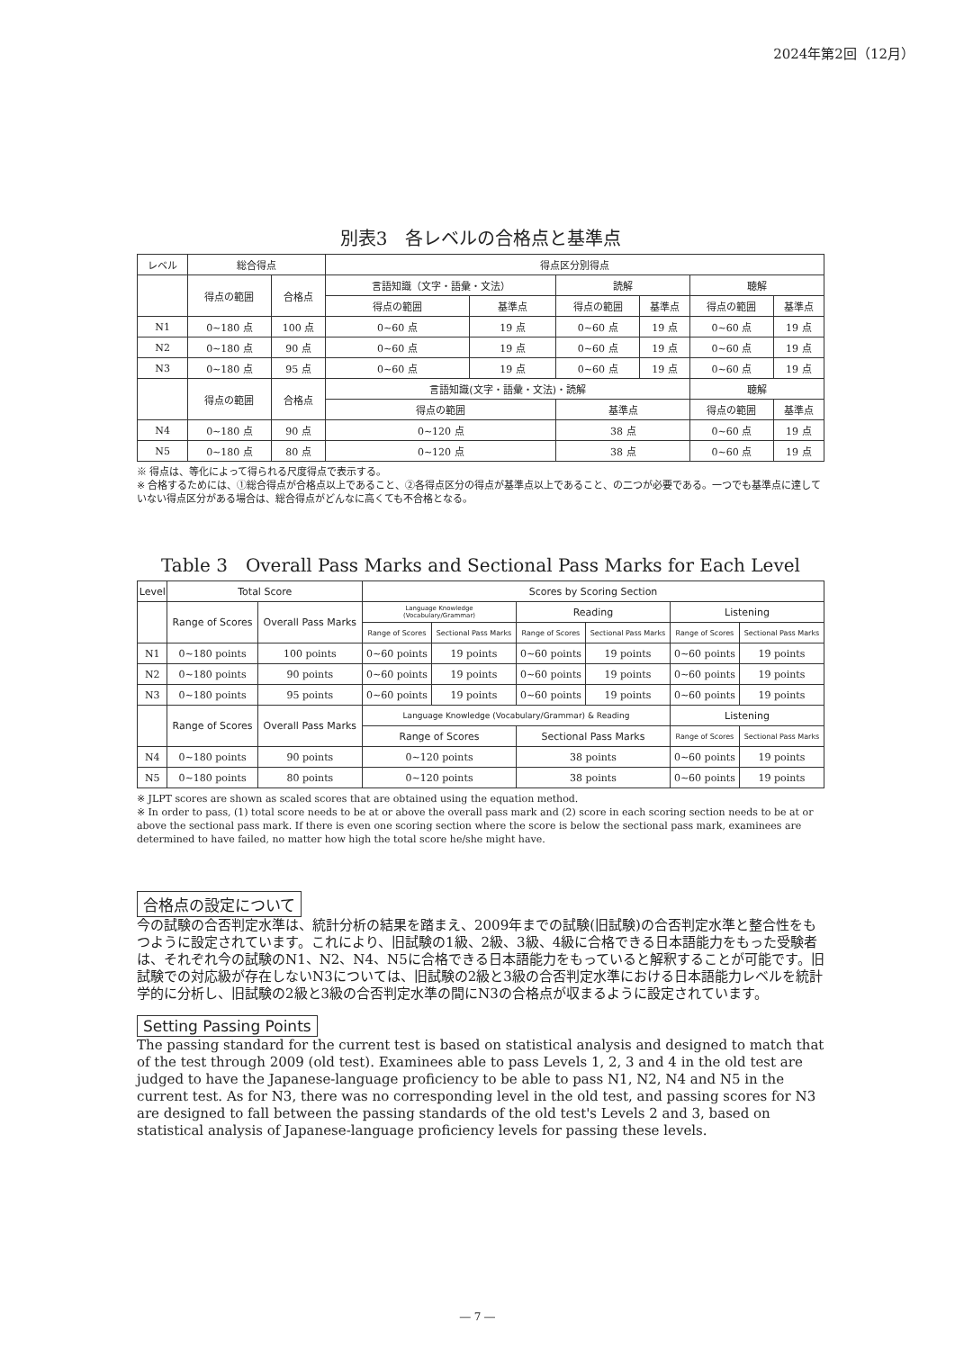2024年第2回（12月）
別表3　各レベルの合格点と基準点
| レベル | 総合得点 | | 得点区分別得点 | | | | | |
| --- | --- | --- | --- | --- | --- | --- | --- | --- |
| | 得点の範囲 | 合格点 | 言語知識（文字・語彙・文法） | | 読解 | | 聴解 | |
| | | | 得点の範囲 | 基準点 | 得点の範囲 | 基準点 | 得点の範囲 | 基準点 |
| N1 | 0~180 点 | 100 点 | 0~60 点 | 19 点 | 0~60 点 | 19 点 | 0~60 点 | 19 点 |
| N2 | 0~180 点 | 90 点 | 0~60 点 | 19 点 | 0~60 点 | 19 点 | 0~60 点 | 19 点 |
| N3 | 0~180 点 | 95 点 | 0~60 点 | 19 点 | 0~60 点 | 19 点 | 0~60 点 | 19 点 |
| | 得点の範囲 | 合格点 | 言語知識(文字・語彙・文法)・読解 | | | | 聴解 | |
| | | | 得点の範囲 | | 基準点 | | 得点の範囲 | 基準点 |
| N4 | 0~180 点 | 90 点 | 0~120 点 | | 38 点 | | 0~60 点 | 19 点 |
| N5 | 0~180 点 | 80 点 | 0~120 点 | | 38 点 | | 0~60 点 | 19 点 |
※ 得点は、等化によって得られる尺度得点で表示する。
※ 合格するためには、①総合得点が合格点以上であること、②各得点区分の得点が基準点以上であること、の二つが必要である。一つでも基準点に達していない得点区分がある場合は、総合得点がどんなに高くても不合格となる。
Table 3　Overall Pass Marks and Sectional Pass Marks for Each Level
| Level | Total Score | | Scores by Scoring Section | | | | | |
| --- | --- | --- | --- | --- | --- | --- | --- | --- |
| | Range of Scores | Overall Pass Marks | Language Knowledge (Vocabulary/Grammar) | | Reading | | Listening | |
| | | | Range of Scores | Sectional Pass Marks | Range of Scores | Sectional Pass Marks | Range of Scores | Sectional Pass Marks |
| N1 | 0~180 points | 100 points | 0~60 points | 19 points | 0~60 points | 19 points | 0~60 points | 19 points |
| N2 | 0~180 points | 90 points | 0~60 points | 19 points | 0~60 points | 19 points | 0~60 points | 19 points |
| N3 | 0~180 points | 95 points | 0~60 points | 19 points | 0~60 points | 19 points | 0~60 points | 19 points |
| | Range of Scores | Overall Pass Marks | Language Knowledge (Vocabulary/Grammar) & Reading | | | | Listening | |
| | | | Range of Scores | | Sectional Pass Marks | | Range of Scores | Sectional Pass Marks |
| N4 | 0~180 points | 90 points | 0~120 points | | 38 points | | 0~60 points | 19 points |
| N5 | 0~180 points | 80 points | 0~120 points | | 38 points | | 0~60 points | 19 points |
※ JLPT scores are shown as scaled scores that are obtained using the equation method.
※ In order to pass, (1) total score needs to be at or above the overall pass mark and (2) score in each scoring section needs to be at or above the sectional pass mark. If there is even one scoring section where the score is below the sectional pass mark, examinees are determined to have failed, no matter how high the total score he/she might have.
合格点の設定について
今の試験の合否判定水準は、統計分析の結果を踏まえ、2009年までの試験(旧試験)の合否判定水準と整合性をもつように設定されています。これにより、旧試験の1級、2級、3級、4級に合格できる日本語能力をもった受験者は、それぞれ今の試験のN1、N2、N4、N5に合格できる日本語能力をもっていると解釈することが可能です。旧試験での対応級が存在しないN3については、旧試験の2級と3級の合否判定水準における日本語能力レベルを統計学的に分析し、旧試験の2級と3級の合否判定水準の間にN3の合格点が収まるように設定されています。
Setting Passing Points
The passing standard for the current test is based on statistical analysis and designed to match that of the test through 2009 (old test). Examinees able to pass Levels 1, 2, 3 and 4 in the old test are judged to have the Japanese-language proficiency to be able to pass N1, N2, N4 and N5 in the current test. As for N3, there was no corresponding level in the old test, and passing scores for N3 are designed to fall between the passing standards of the old test's Levels 2 and 3, based on statistical analysis of Japanese-language proficiency levels for passing these levels.
― 7 ―